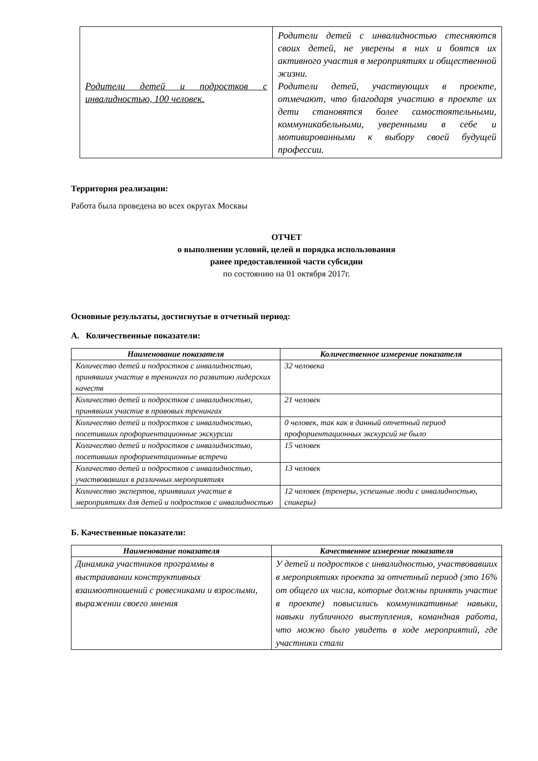| Родители детей и подростков с инвалидностью, 100 человек. | Родители детей с инвалидностью стесняются своих детей, не уверены в них и боятся их активного участия в мероприятиях и общественной жизни. Родители детей, участвующих в проекте, отмечают, что благодаря участию в проекте их дети становятся более самостоятельными, коммуникабельными, уверенными в себе и мотивированными к выбору своей будущей профессии. |
Территория реализации:
Работа была проведена во всех округах Москвы
ОТЧЕТ
о выполнении условий, целей и порядка использования
ранее предоставленной части субсидии
по состоянию на 01 октября 2017г.
Основные результаты, достигнутые в отчетный период:
А. Количественные показатели:
| Наименование показателя | Количественное измерение показателя |
| --- | --- |
| Количество детей и подростков с инвалидностью, принявших участие в тренингах по развитию лидерских качеств | 32 человека |
| Количество детей и подростков с инвалидностью, принявших участие в правовых тренингах | 21 человек |
| Количество детей и подростков с инвалидностью, посетивших профориентационные экскурсии | 0 человек, так как в данный отчетный период профориентационных экскурсий не было |
| Количество детей и подростков с инвалидностью, посетивших профориентационные встречи | 15 человек |
| Количество детей и подростков с инвалидностью, участвовавших в различных мероприятиях | 13 человек |
| Количество экспертов, принявших участие в мероприятиях для детей и подростков с инвалидностью | 12 человек (тренеры, успешные люди с инвалидностью, спикеры) |
Б. Качественные показатели:
| Наименование показателя | Качественное измерение показателя |
| --- | --- |
| Динамика участников программы в выстраивании конструктивных взаимоотношений с ровесниками и взрослыми, выражении своего мнения | У детей и подростков с инвалидностью, участвовавших в мероприятиях проекта за отчетный период (это 16% от общего их числа, которые должны принять участие в проекте) повысились коммуникативные навыки, навыки публичного выступления, командная работа, что можно было увидеть в ходе мероприятий, где участники стали |